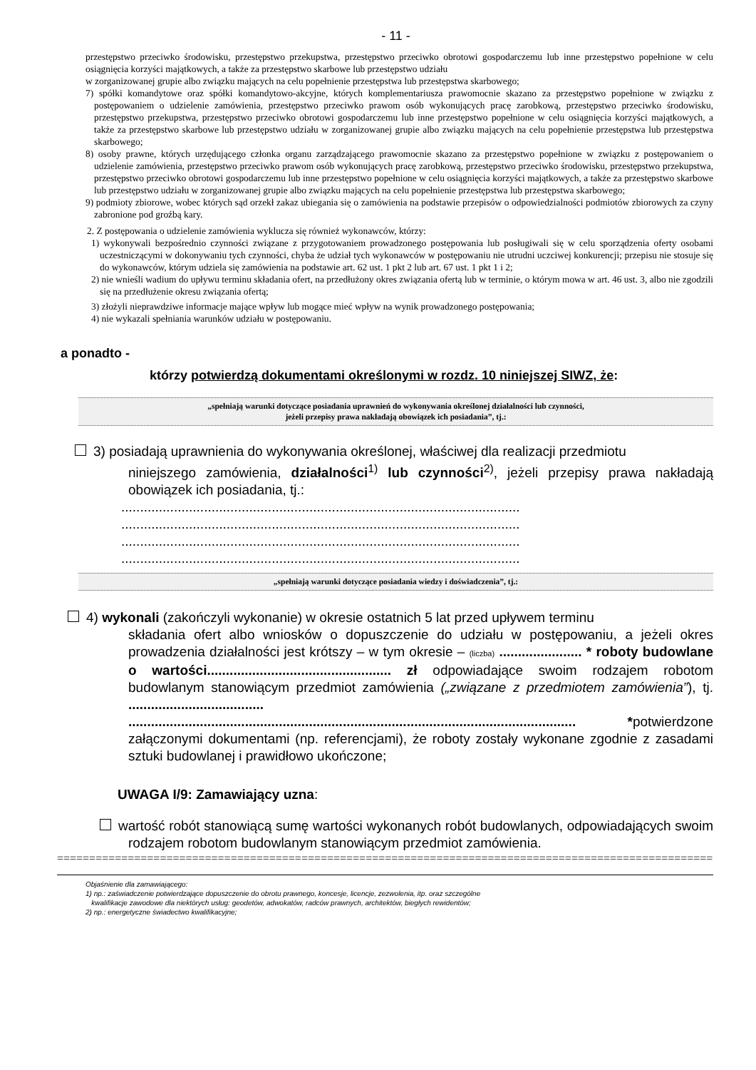- 11 -
przestępstwo przeciwko środowisku, przestępstwo przekupstwa, przestępstwo przeciwko obrotowi gospodarczemu lub inne przestępstwo popełnione w celu osiągnięcia korzyści majątkowych, a także za przestępstwo skarbowe lub przestępstwo udziału
w zorganizowanej grupie albo związku mających na celu popełnienie przestępstwa lub przestępstwa skarbowego;
7) spółki komandytowe oraz spółki komandytowo-akcyjne, których komplementariusza prawomocnie skazano za przestępstwo popełnione w związku z postępowaniem o udzielenie zamówienia, przestępstwo przeciwko prawom osób wykonujących pracę zarobkową, przestępstwo przeciwko środowisku, przestępstwo przekupstwa, przestępstwo przeciwko obrotowi gospodarczemu lub inne przestępstwo popełnione w celu osiągnięcia korzyści majątkowych, a także za przestępstwo skarbowe lub przestępstwo udziału w zorganizowanej grupie albo związku mających na celu popełnienie przestępstwa lub przestępstwa skarbowego;
8) osoby prawne, których urzędującego członka organu zarządzającego prawomocnie skazano za przestępstwo popełnione w związku z postępowaniem o udzielenie zamówienia, przestępstwo przeciwko prawom osób wykonujących pracę zarobkową, przestępstwo przeciwko środowisku, przestępstwo przekupstwa, przestępstwo przeciwko obrotowi gospodarczemu lub inne przestępstwo popełnione w celu osiągnięcia korzyści majątkowych, a także za przestępstwo skarbowe lub przestępstwo udziału w zorganizowanej grupie albo związku mających na celu popełnienie przestępstwa lub przestępstwa skarbowego;
9) podmioty zbiorowe, wobec których sąd orzekł zakaz ubiegania się o zamówienia na podstawie przepisów o odpowiedzialności podmiotów zbiorowych za czyny zabronione pod groźbą kary.
2. Z postępowania o udzielenie zamówienia wyklucza się również wykonawców, którzy:
1) wykonywali bezpośrednio czynności związane z przygotowaniem prowadzonego postępowania lub posługiwali się w celu sporządzenia oferty osobami uczestniczącymi w dokonywaniu tych czynności, chyba że udział tych wykonawców w postępowaniu nie utrudni uczciwej konkurencji; przepisu nie stosuje się do wykonawców, którym udziela się zamówienia na podstawie art. 62 ust. 1 pkt 2 lub art. 67 ust. 1 pkt 1 i 2;
2) nie wnieśli wadium do upływu terminu składania ofert, na przedłużony okres związania ofertą lub w terminie, o którym mowa w art. 46 ust. 3, albo nie zgodzili się na przedłużenie okresu związania ofertą;
3) złożyli nieprawdziwe informacje mające wpływ lub mogące mieć wpływ na wynik prowadzonego postępowania;
4) nie wykazali spełniania warunków udziału w postępowaniu.
a ponadto -
którzy potwierdzą dokumentami określonymi w rozdz. 10 niniejszej SIWZ, że:
„spełniają warunki dotyczące posiadania uprawnień do wykonywania określonej działalności lub czynności,
jeżeli przepisy prawa nakładają obowiązek ich posiadania”, tj.:
3) posiadają uprawnienia do wykonywania określonej, właściwej dla realizacji przedmiotu
niniejszego zamówienia, działalności<sup>1)</sup> lub czynności<sup>2)</sup>, jeżeli przepisy prawa nakładają obowiązek ich posiadania, tj.:
..........................................................................................................
..........................................................................................................
..........................................................................................................
..........................................................................................................
„spełniają warunki dotyczące posiadania wiedzy i doświadczenia”, tj.:
4) wykonali (zakończyli wykonanie) w okresie ostatnich 5 lat przed upływem terminu
składania ofert albo wniosków o dopuszczenie do udziału w postępowaniu, a jeżeli okres prowadzenia działalności jest krótszy – w tym okresie – (liczba) ...................... * roboty budowlane o wartości................................................. zł odpowiadające swoim rodzajem robotom budowlanym stanowiącym przedmiot zamówienia („związane z przedmiotem zamówienia”), tj. .................................... ....................................................................................................................... *potwierdzone załączonymi dokumentami (np. referencjami), że roboty zostały wykonane zgodnie z zasadami sztuki budowlanej i prawidłowo ukończone;
UWAGA I/9: Zamawiający uzna:
wartość robót stanowiącą sumę wartości wykonanych robót budowlanych, odpowiadających swoim rodzajem robotom budowlanym stanowiącym przedmiot zamówienia.
==============================================================================================================
Objaśnienie dla zamawiającego:
1) np.: zaświadczenie potwierdzające dopuszczenie do obrotu prawnego, koncesje, licencje, zezwolenia, itp. oraz szczególne
kwalifikacje zawodowe dla niektórych usług: geodetów, adwokatów, radców prawnych, architektów, biegłych rewidentów;
2) np.: energetyczne świadectwo kwalifikacyjne;